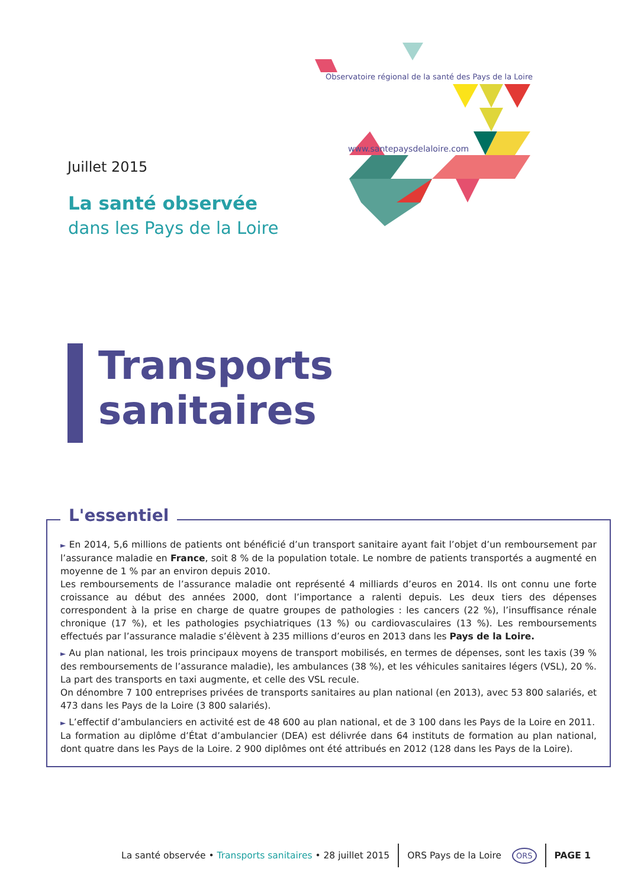Observatoire régional de la santé des Pays de la Loire
www.santepaysdelaloire.com
Juillet 2015
La santé observée
dans les Pays de la Loire
Transports
sanitaires
L'essentiel
► En 2014, 5,6 millions de patients ont bénéficié d’un transport sanitaire ayant fait l’objet d’un remboursement par l’assurance maladie en France, soit 8 % de la population totale. Le nombre de patients transportés a augmenté en moyenne de 1 % par an environ depuis 2010.
Les remboursements de l’assurance maladie ont représenté 4 milliards d’euros en 2014. Ils ont connu une forte croissance au début des années 2000, dont l’importance a ralenti depuis. Les deux tiers des dépenses correspondent à la prise en charge de quatre groupes de pathologies : les cancers (22 %), l’insuffisance rénale chronique (17 %), et les pathologies psychiatriques (13 %) ou cardiovasculaires (13 %). Les remboursements effectués par l’assurance maladie s’élèvent à 235 millions d’euros en 2013 dans les Pays de la Loire.
► Au plan national, les trois principaux moyens de transport mobilisés, en termes de dépenses, sont les taxis (39 % des remboursements de l’assurance maladie), les ambulances (38 %), et les véhicules sanitaires légers (VSL), 20 %. La part des transports en taxi augmente, et celle des VSL recule.
On dénombre 7 100 entreprises privées de transports sanitaires au plan national (en 2013), avec 53 800 salariés, et 473 dans les Pays de la Loire (3 800 salariés).
► L’effectif d’ambulanciers en activité est de 48 600 au plan national, et de 3 100 dans les Pays de la Loire en 2011.
La formation au diplôme d’État d’ambulancier (DEA) est délivrée dans 64 instituts de formation au plan national, dont quatre dans les Pays de la Loire. 2 900 diplômes ont été attribués en 2012 (128 dans les Pays de la Loire).
La santé observée • Transports sanitaires • 28 juillet 2015 ORS Pays de la Loire ORS PAGE 1